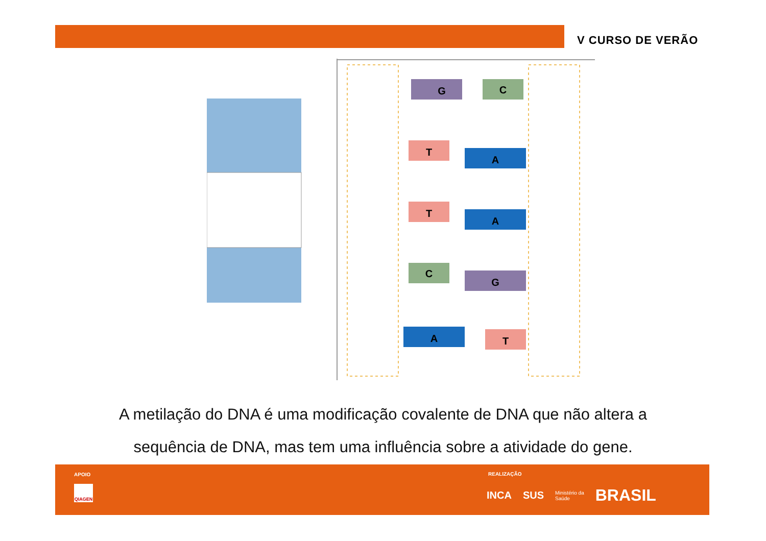V CURSO DE VERÃO
G
C
T
A
T
A
C
G
A
T
A metilação do DNA é uma modificação covalente de DNA que não altera a
sequência de DNA, mas tem uma influência sobre a atividade do gene.
APOIO
QIAGEN
REALIZAÇÃO
INCA SUS Ministério da
Saúde BRASIL